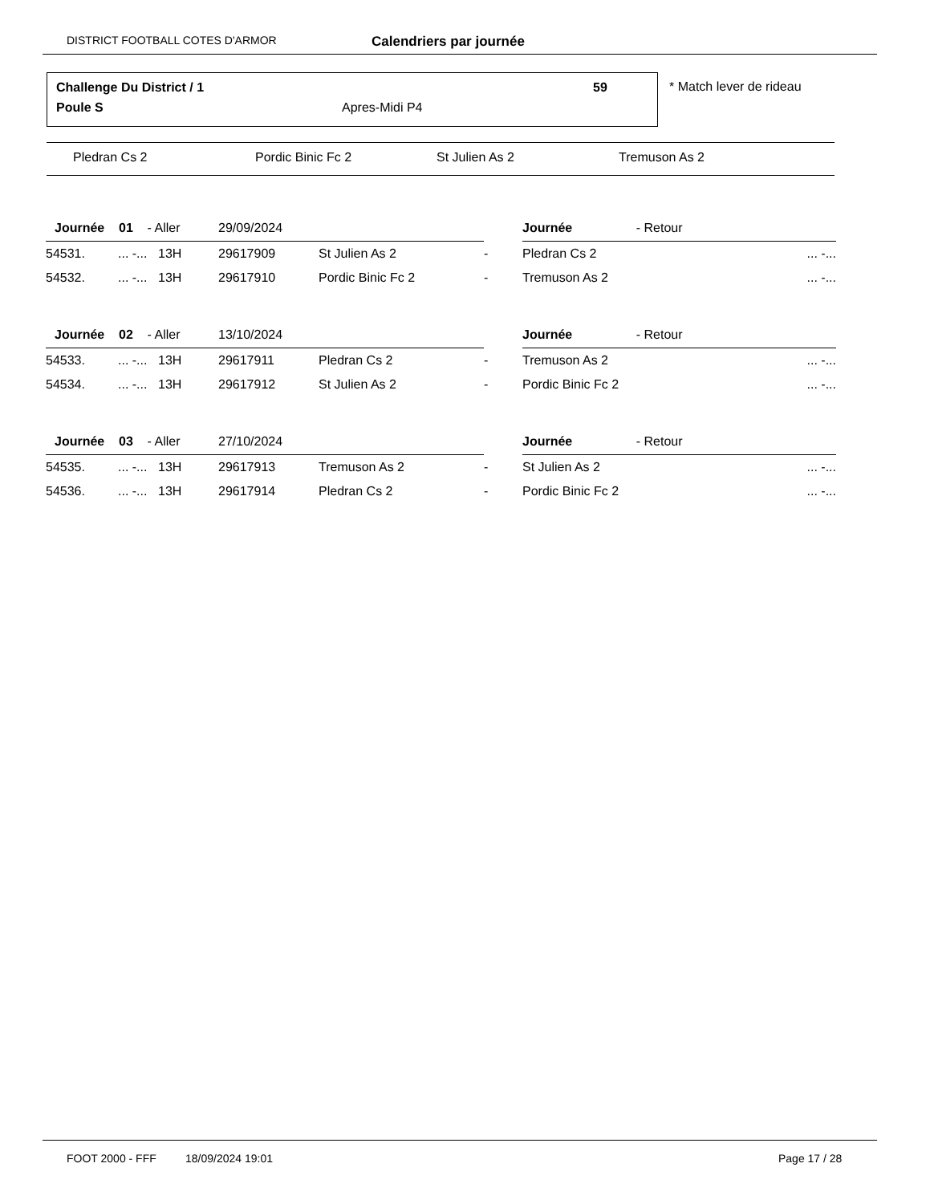DISTRICT FOOTBALL COTES D'ARMOR Calendriers par journée
Challenge Du District / 1 59
Poule S Apres-Midi P4
* Match lever de rideau
Pledran Cs 2 Pordic Binic Fc 2 St Julien As 2 Tremuson As 2
| Journée 01 - Aller | | | 29/09/2024 | | | Journée - Retour | |
| 54531. | ... -... | 13H | 29617909 | St Julien As 2 | - | Pledran Cs 2 | ... -... |
| 54532. | ... -... | 13H | 29617910 | Pordic Binic Fc 2 | - | Tremuson As 2 | ... -... |
| Journée 02 - Aller | | | 13/10/2024 | | | Journée - Retour | |
| 54533. | ... -... | 13H | 29617911 | Pledran Cs 2 | - | Tremuson As 2 | ... -... |
| 54534. | ... -... | 13H | 29617912 | St Julien As 2 | - | Pordic Binic Fc 2 | ... -... |
| Journée 03 - Aller | | | 27/10/2024 | | | Journée - Retour | |
| 54535. | ... -... | 13H | 29617913 | Tremuson As 2 | - | St Julien As 2 | ... -... |
| 54536. | ... -... | 13H | 29617914 | Pledran Cs 2 | - | Pordic Binic Fc 2 | ... -... |
FOOT 2000 - FFF 18/09/2024 19:01 Page 17 / 28